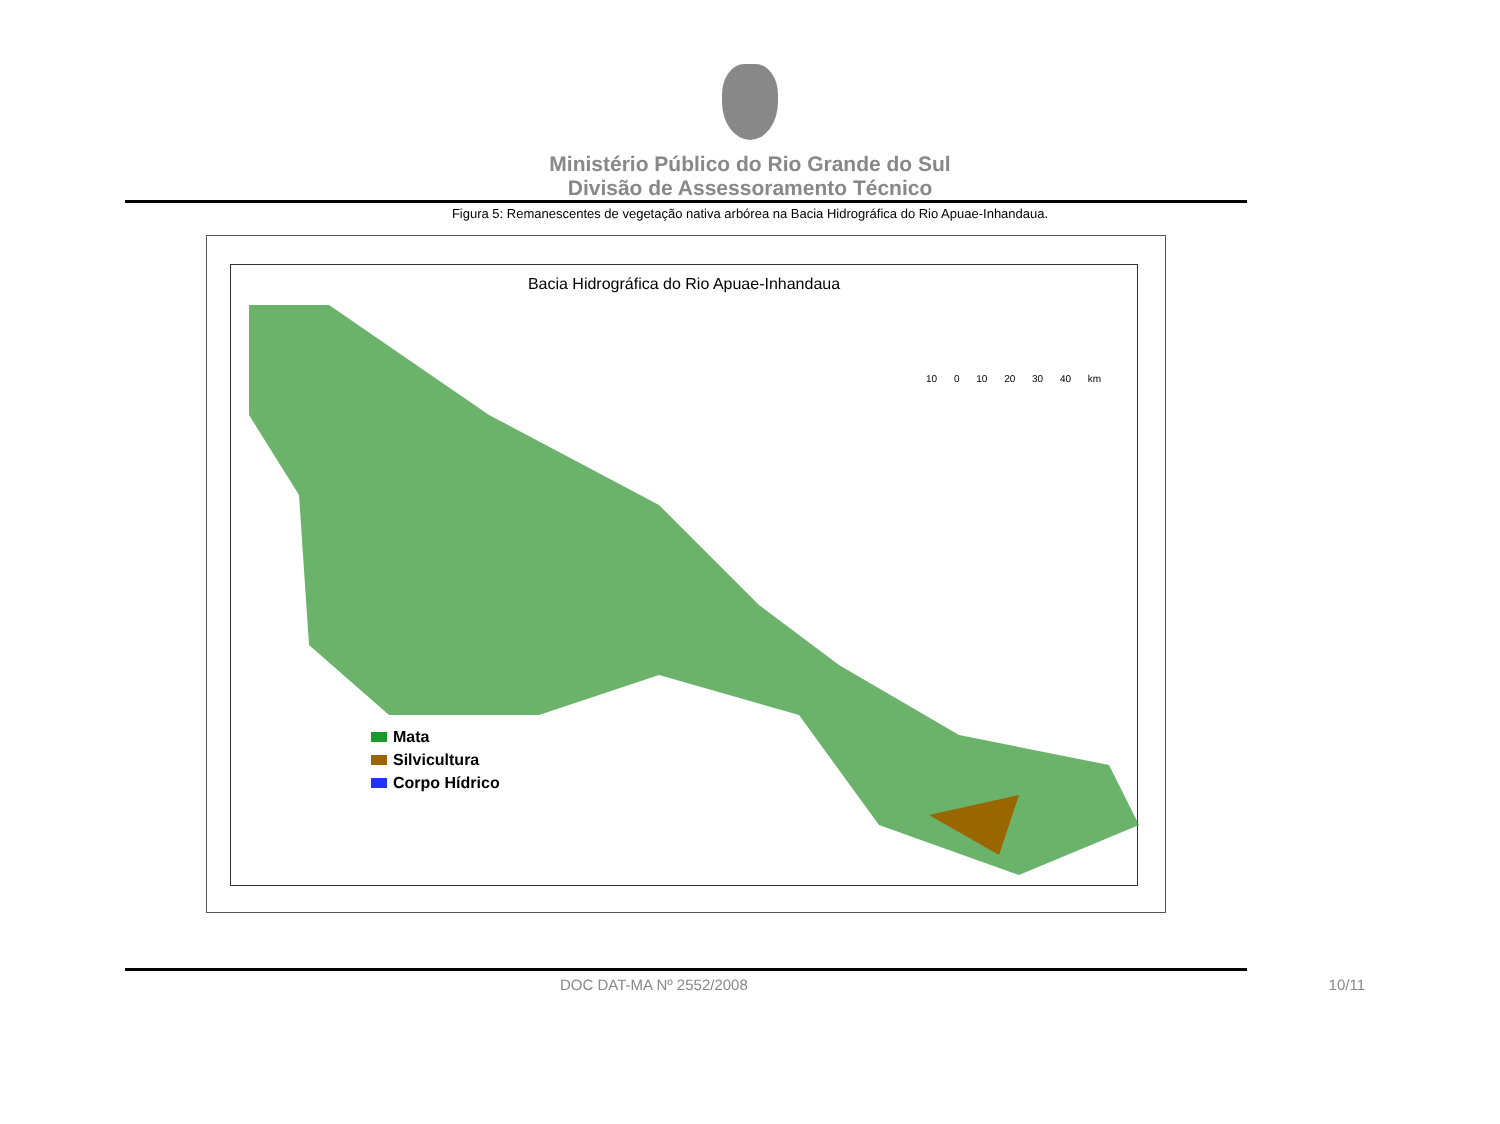Ministério Público do Rio Grande do Sul
Divisão de Assessoramento Técnico
Figura 5: Remanescentes de vegetação nativa arbórea na Bacia Hidrográfica do Rio Apuae-Inhandaua.
Bacia Hidrográfica do Rio Apuae-Inhandaua
10 0 10 20 30 40 km
Mata
Silvicultura
Corpo Hídrico
DOC DAT-MA Nº 2552/2008 10/11